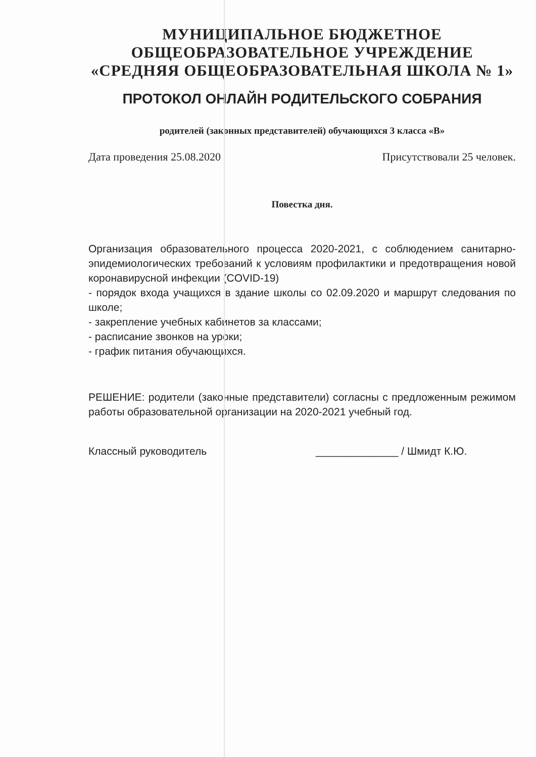МУНИЦИПАЛЬНОЕ БЮДЖЕТНОЕ
ОБЩЕОБРАЗОВАТЕЛЬНОЕ УЧРЕЖДЕНИЕ
«СРЕДНЯЯ ОБЩЕОБРАЗОВАТЕЛЬНАЯ ШКОЛА № 1»
ПРОТОКОЛ ОНЛАЙН РОДИТЕЛЬСКОГО СОБРАНИЯ
родителей (законных представителей) обучающихся 3 класса «В»
Дата проведения 25.08.2020 Присутствовали 25 человек.
Повестка дня.
Организация образовательного процесса 2020-2021, с соблюдением санитарно-эпидемиологических требований к условиям профилактики и предотвращения новой коронавирусной инфекции (COVID-19)
- порядок входа учащихся в здание школы со 02.09.2020 и маршрут следования по школе;
- закрепление учебных кабинетов за классами;
- расписание звонков на уроки;
- график питания обучающихся.
РЕШЕНИЕ: родители (законные представители) согласны с предложенным режимом работы образовательной организации на 2020-2021 учебный год.
Классный руководитель ______________ / Шмидт К.Ю.